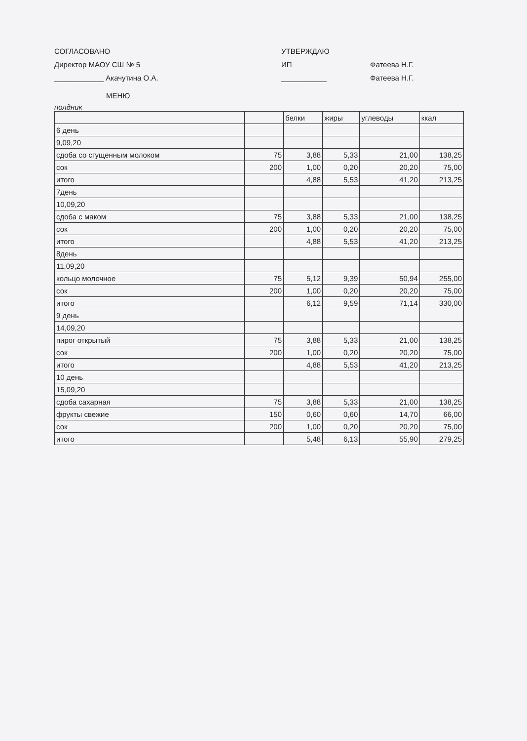СОГЛАСОВАНО
Директор МАОУ СШ № 5
____________ Акачутина О.А.
УТВЕРЖДАЮ
ИП
___________
Фатеева Н.Г.
Фатеева Н.Г.
МЕНЮ
полдник
| | | белки | жиры | углеводы | ккал |
| 6 день | | | | | |
| 9,09,20 | | | | | |
| сдоба со сгущенным молоком | 75 | 3,88 | 5,33 | 21,00 | 138,25 |
| сок | 200 | 1,00 | 0,20 | 20,20 | 75,00 |
| итого | | 4,88 | 5,53 | 41,20 | 213,25 |
| 7день | | | | | |
| 10,09,20 | | | | | |
| сдоба с маком | 75 | 3,88 | 5,33 | 21,00 | 138,25 |
| сок | 200 | 1,00 | 0,20 | 20,20 | 75,00 |
| итого | | 4,88 | 5,53 | 41,20 | 213,25 |
| 8день | | | | | |
| 11,09,20 | | | | | |
| кольцо молочное | 75 | 5,12 | 9,39 | 50,94 | 255,00 |
| сок | 200 | 1,00 | 0,20 | 20,20 | 75,00 |
| итого | | 6,12 | 9,59 | 71,14 | 330,00 |
| 9 день | | | | | |
| 14,09,20 | | | | | |
| пирог открытый | 75 | 3,88 | 5,33 | 21,00 | 138,25 |
| сок | 200 | 1,00 | 0,20 | 20,20 | 75,00 |
| итого | | 4,88 | 5,53 | 41,20 | 213,25 |
| 10 день | | | | | |
| 15,09,20 | | | | | |
| сдоба сахарная | 75 | 3,88 | 5,33 | 21,00 | 138,25 |
| фрукты свежие | 150 | 0,60 | 0,60 | 14,70 | 66,00 |
| сок | 200 | 1,00 | 0,20 | 20,20 | 75,00 |
| итого | | 5,48 | 6,13 | 55,90 | 279,25 |